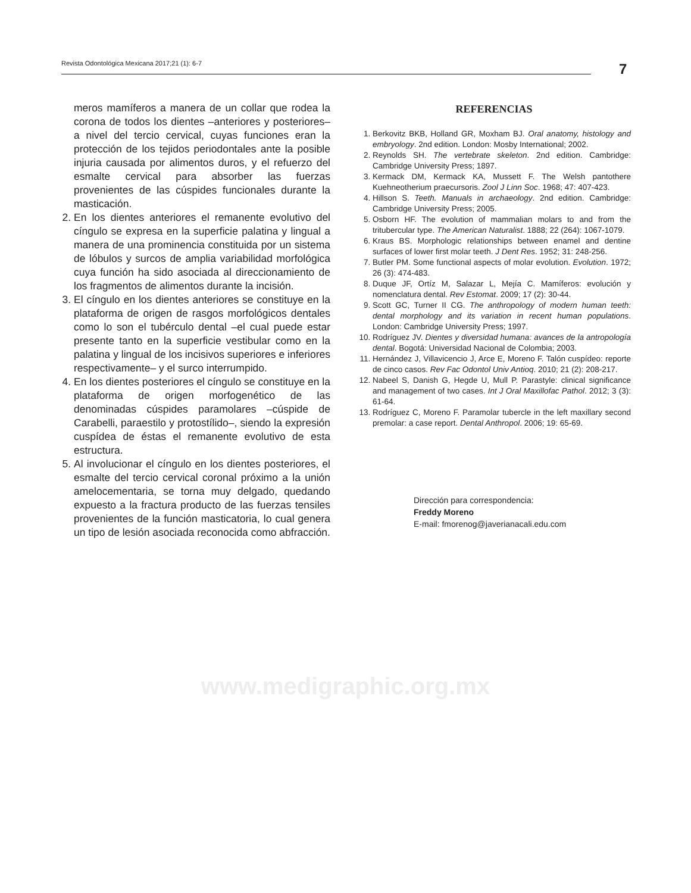Revista Odontológica Mexicana 2017;21 (1): 6-7 7
meros mamíferos a manera de un collar que rodea la corona de todos los dientes –anteriores y posteriores– a nivel del tercio cervical, cuyas funciones eran la protección de los tejidos periodontales ante la posible injuria causada por alimentos duros, y el refuerzo del esmalte cervical para absorber las fuerzas provenientes de las cúspides funcionales durante la masticación.
2. En los dientes anteriores el remanente evolutivo del cíngulo se expresa en la superficie palatina y lingual a manera de una prominencia constituida por un sistema de lóbulos y surcos de amplia variabilidad morfológica cuya función ha sido asociada al direccionamiento de los fragmentos de alimentos durante la incisión.
3. El cíngulo en los dientes anteriores se constituye en la plataforma de origen de rasgos morfológicos dentales como lo son el tubérculo dental –el cual puede estar presente tanto en la superficie vestibular como en la palatina y lingual de los incisivos superiores e inferiores respectivamente– y el surco interrumpido.
4. En los dientes posteriores el cíngulo se constituye en la plataforma de origen morfogenético de las denominadas cúspides paramolares –cúspide de Carabelli, paraestilo y protostílido–, siendo la expresión cuspídea de éstas el remanente evolutivo de esta estructura.
5. Al involucionar el cíngulo en los dientes posteriores, el esmalte del tercio cervical coronal próximo a la unión amelocementaria, se torna muy delgado, quedando expuesto a la fractura producto de las fuerzas tensiles provenientes de la función masticatoria, lo cual genera un tipo de lesión asociada reconocida como abfracción.
REFERENCIAS
1. Berkovitz BKB, Holland GR, Moxham BJ. Oral anatomy, histology and embryology. 2nd edition. London: Mosby International; 2002.
2. Reynolds SH. The vertebrate skeleton. 2nd edition. Cambridge: Cambridge University Press; 1897.
3. Kermack DM, Kermack KA, Mussett F. The Welsh pantothere Kuehneotherium praecursoris. Zool J Linn Soc. 1968; 47: 407-423.
4. Hillson S. Teeth. Manuals in archaeology. 2nd edition. Cambridge: Cambridge University Press; 2005.
5. Osborn HF. The evolution of mammalian molars to and from the tritubercular type. The American Naturalist. 1888; 22 (264): 1067-1079.
6. Kraus BS. Morphologic relationships between enamel and dentine surfaces of lower first molar teeth. J Dent Res. 1952; 31: 248-256.
7. Butler PM. Some functional aspects of molar evolution. Evolution. 1972; 26 (3): 474-483.
8. Duque JF, Ortíz M, Salazar L, Mejía C. Mamíferos: evolución y nomenclatura dental. Rev Estomat. 2009; 17 (2): 30-44.
9. Scott GC, Turner II CG. The anthropology of modern human teeth: dental morphology and its variation in recent human populations. London: Cambridge University Press; 1997.
10. Rodríguez JV. Dientes y diversidad humana: avances de la antropología dental. Bogotá: Universidad Nacional de Colombia; 2003.
11. Hernández J, Villavicencio J, Arce E, Moreno F. Talón cuspídeo: reporte de cinco casos. Rev Fac Odontol Univ Antioq. 2010; 21 (2): 208-217.
12. Nabeel S, Danish G, Hegde U, Mull P. Parastyle: clinical significance and management of two cases. Int J Oral Maxillofac Pathol. 2012; 3 (3): 61-64.
13. Rodríguez C, Moreno F. Paramolar tubercle in the left maxillary second premolar: a case report. Dental Anthropol. 2006; 19: 65-69.
Dirección para correspondencia:
Freddy Moreno
E-mail: fmorenog@javerianacali.edu.com
www.medigraphic.org.mx